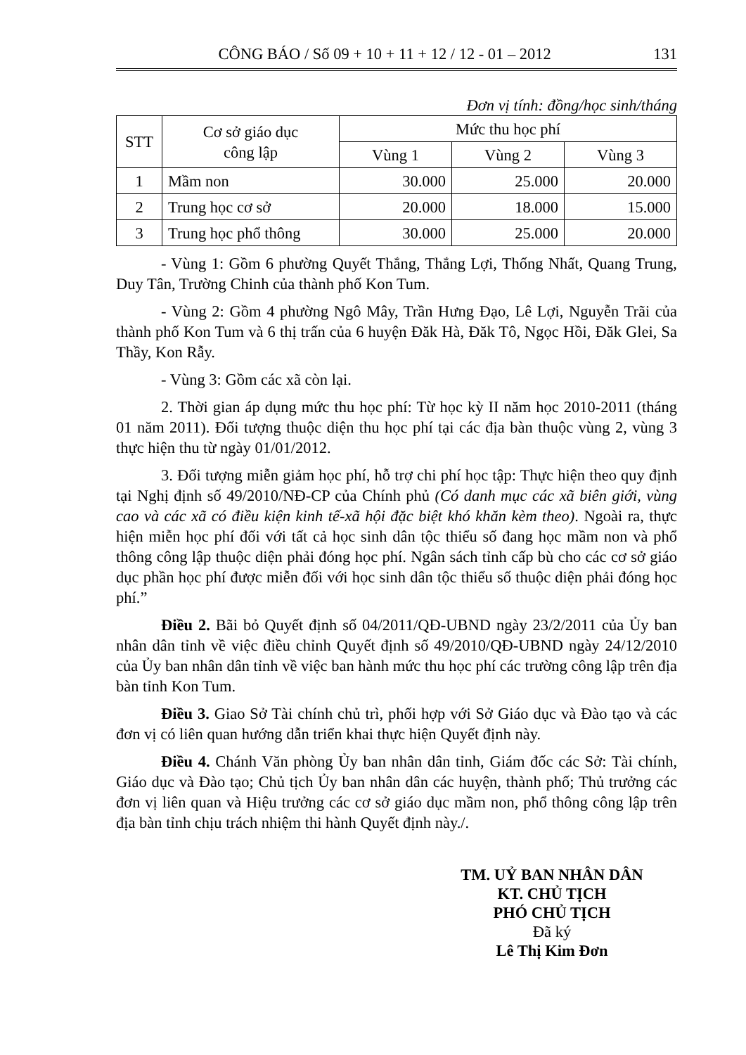CÔNG BÁO / Số 09 + 10 + 11 + 12 / 12 - 01 – 2012 131
Đơn vị tính: đồng/học sinh/tháng
| STT | Cơ sở giáo dục công lập | Mức thu học phí | | |
| --- | --- | --- | --- | --- |
| | | Vùng 1 | Vùng 2 | Vùng 3 |
| 1 | Mầm non | 30.000 | 25.000 | 20.000 |
| 2 | Trung học cơ sở | 20.000 | 18.000 | 15.000 |
| 3 | Trung học phổ thông | 30.000 | 25.000 | 20.000 |
- Vùng 1: Gồm 6 phường Quyết Thắng, Thắng Lợi, Thống Nhất, Quang Trung, Duy Tân, Trường Chinh của thành phố Kon Tum.
- Vùng 2: Gồm 4 phường Ngô Mây, Trần Hưng Đạo, Lê Lợi, Nguyễn Trãi của thành phố Kon Tum và 6 thị trấn của 6 huyện Đăk Hà, Đăk Tô, Ngọc Hồi, Đăk Glei, Sa Thầy, Kon Rẫy.
- Vùng 3: Gồm các xã còn lại.
2. Thời gian áp dụng mức thu học phí: Từ học kỳ II năm học 2010-2011 (tháng 01 năm 2011). Đối tượng thuộc diện thu học phí tại các địa bàn thuộc vùng 2, vùng 3 thực hiện thu từ ngày 01/01/2012.
3. Đối tượng miễn giảm học phí, hỗ trợ chi phí học tập: Thực hiện theo quy định tại Nghị định số 49/2010/NĐ-CP của Chính phủ (Có danh mục các xã biên giới, vùng cao và các xã có điều kiện kinh tế-xã hội đặc biệt khó khăn kèm theo). Ngoài ra, thực hiện miễn học phí đối với tất cả học sinh dân tộc thiểu số đang học mầm non và phổ thông công lập thuộc diện phải đóng học phí. Ngân sách tỉnh cấp bù cho các cơ sở giáo dục phần học phí được miễn đối với học sinh dân tộc thiểu số thuộc diện phải đóng học phí.”
Điều 2. Bãi bỏ Quyết định số 04/2011/QĐ-UBND ngày 23/2/2011 của Ủy ban nhân dân tỉnh về việc điều chỉnh Quyết định số 49/2010/QĐ-UBND ngày 24/12/2010 của Ủy ban nhân dân tỉnh về việc ban hành mức thu học phí các trường công lập trên địa bàn tỉnh Kon Tum.
Điều 3. Giao Sở Tài chính chủ trì, phối hợp với Sở Giáo dục và Đào tạo và các đơn vị có liên quan hướng dẫn triển khai thực hiện Quyết định này.
Điều 4. Chánh Văn phòng Ủy ban nhân dân tỉnh, Giám đốc các Sở: Tài chính, Giáo dục và Đào tạo; Chủ tịch Ủy ban nhân dân các huyện, thành phố; Thủ trưởng các đơn vị liên quan và Hiệu trưởng các cơ sở giáo dục mầm non, phổ thông công lập trên địa bàn tỉnh chịu trách nhiệm thi hành Quyết định này./.
TM. UỶ BAN NHÂN DÂN
KT. CHỦ TỊCH
PHÓ CHỦ TỊCH
Đã ký
Lê Thị Kim Đơn